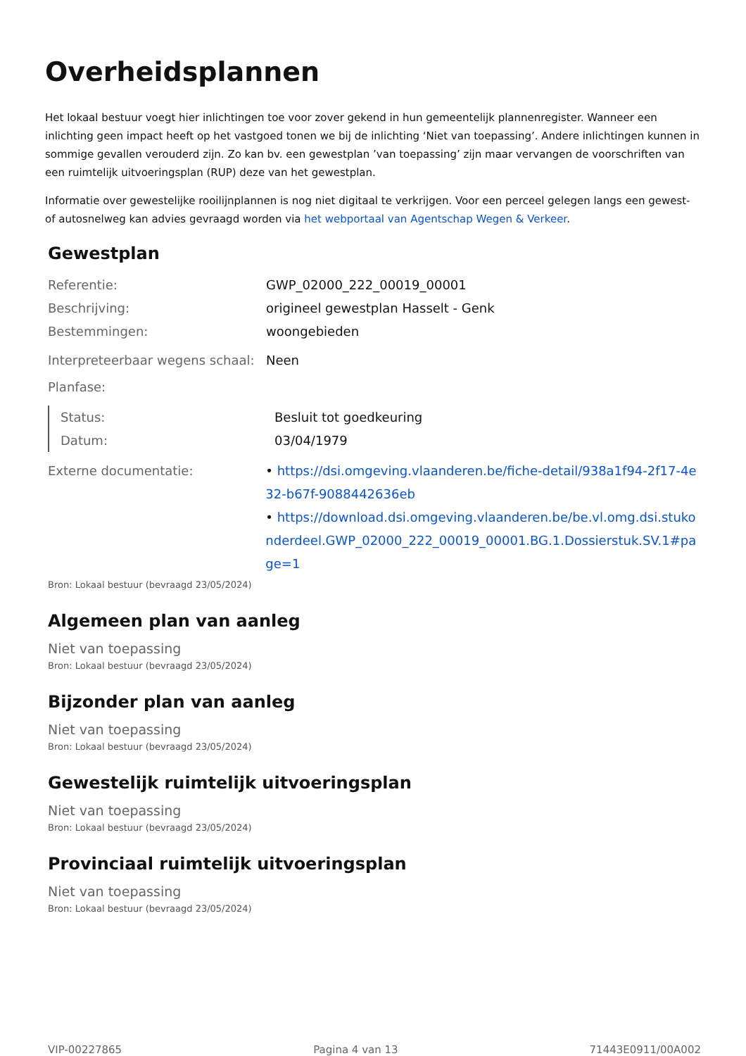Overheidsplannen
Het lokaal bestuur voegt hier inlichtingen toe voor zover gekend in hun gemeentelijk plannenregister. Wanneer een inlichting geen impact heeft op het vastgoed tonen we bij de inlichting ‘Niet van toepassing’. Andere inlichtingen kunnen in sommige gevallen verouderd zijn. Zo kan bv. een gewestplan ’van toepassing’ zijn maar vervangen de voorschriften van een ruimtelijk uitvoeringsplan (RUP) deze van het gewestplan.
Informatie over gewestelijke rooilijnplannen is nog niet digitaal te verkrijgen. Voor een perceel gelegen langs een gewest- of autosnelweg kan advies gevraagd worden via het webportaal van Agentschap Wegen & Verkeer.
Gewestplan
Referentie: GWP_02000_222_00019_00001
Beschrijving: origineel gewestplan Hasselt - Genk
Bestemmingen: woongebieden
Interpreteerbaar wegens schaal:
Neen
Planfase:
Status: Besluit tot goedkeuring
Datum: 03/04/1979
Externe documentatie: • https://dsi.omgeving.vlaanderen.be/fiche-detail/938a1f94-2f17-4e32-b67f-9088442636eb
• https://download.dsi.omgeving.vlaanderen.be/be.vl.omg.dsi.stukonderdeel.GWP_02000_222_00019_00001.BG.1.Dossierstuk.SV.1#page=1
Bron: Lokaal bestuur (bevraagd 23/05/2024)
Algemeen plan van aanleg
Niet van toepassing
Bron: Lokaal bestuur (bevraagd 23/05/2024)
Bijzonder plan van aanleg
Niet van toepassing
Bron: Lokaal bestuur (bevraagd 23/05/2024)
Gewestelijk ruimtelijk uitvoeringsplan
Niet van toepassing
Bron: Lokaal bestuur (bevraagd 23/05/2024)
Provinciaal ruimtelijk uitvoeringsplan
Niet van toepassing
Bron: Lokaal bestuur (bevraagd 23/05/2024)
VIP-00227865 Pagina 4 van 13 71443E0911/00A002